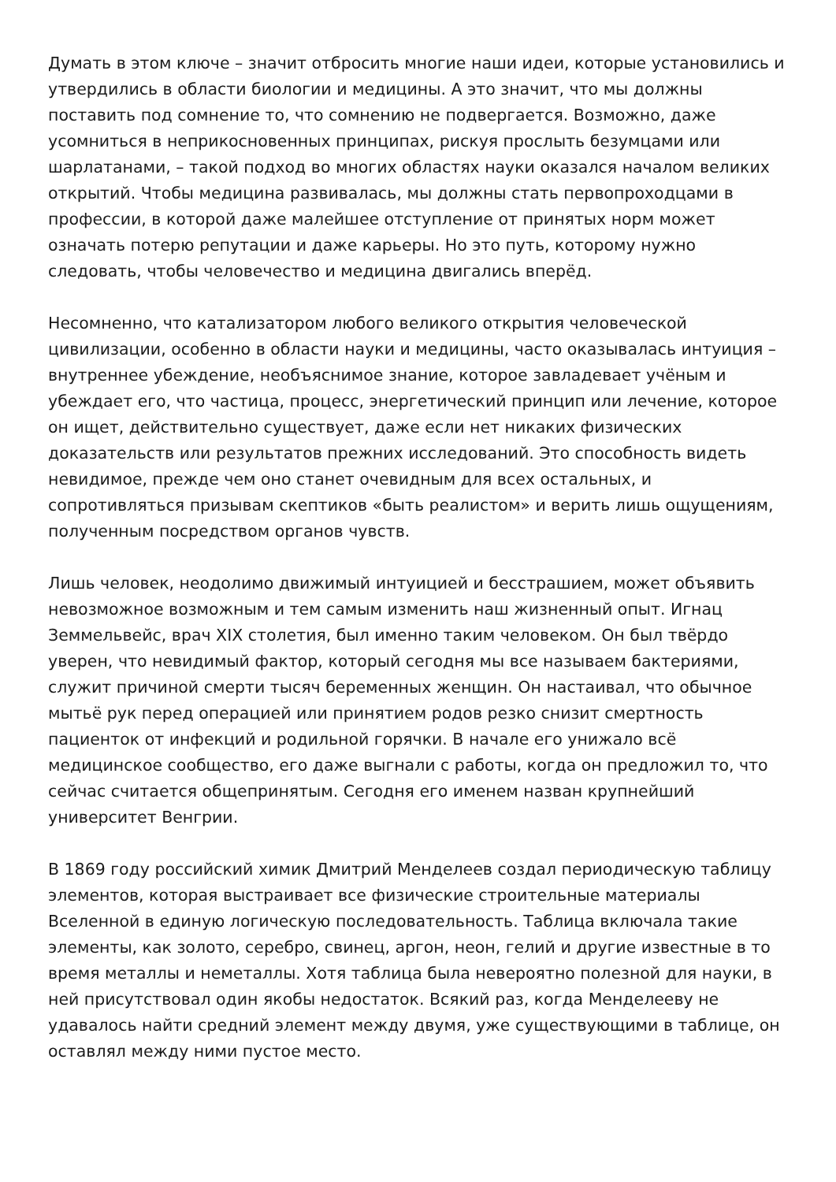Думать в этом ключе – значит отбросить многие наши идеи, которые установились и утвердились в области биологии и медицины. А это значит, что мы должны поставить под сомнение то, что сомнению не подвергается. Возможно, даже усомниться в неприкосновенных принципах, рискуя прослыть безумцами или шарлатанами, – такой подход во многих областях науки оказался началом великих открытий. Чтобы медицина развивалась, мы должны стать первопроходцами в профессии, в которой даже малейшее отступление от принятых норм может означать потерю репутации и даже карьеры. Но это путь, которому нужно следовать, чтобы человечество и медицина двигались вперёд.
Несомненно, что катализатором любого великого открытия человеческой цивилизации, особенно в области науки и медицины, часто оказывалась интуиция – внутреннее убеждение, необъяснимое знание, которое завладевает учёным и убеждает его, что частица, процесс, энергетический принцип или лечение, которое он ищет, действительно существует, даже если нет никаких физических доказательств или результатов прежних исследований. Это способность видеть невидимое, прежде чем оно станет очевидным для всех остальных, и сопротивляться призывам скептиков «быть реалистом» и верить лишь ощущениям, полученным посредством органов чувств.
Лишь человек, неодолимо движимый интуицией и бесстрашием, может объявить невозможное возможным и тем самым изменить наш жизненный опыт. Игнац Земмельвейс, врач XIX столетия, был именно таким человеком. Он был твёрдо уверен, что невидимый фактор, который сегодня мы все называем бактериями, служит причиной смерти тысяч беременных женщин. Он настаивал, что обычное мытьё рук перед операцией или принятием родов резко снизит смертность пациенток от инфекций и родильной горячки. В начале его унижало всё медицинское сообщество, его даже выгнали с работы, когда он предложил то, что сейчас считается общепринятым. Сегодня его именем назван крупнейший университет Венгрии.
В 1869 году российский химик Дмитрий Менделеев создал периодическую таблицу элементов, которая выстраивает все физические строительные материалы Вселенной в единую логическую последовательность. Таблица включала такие элементы, как золото, серебро, свинец, аргон, неон, гелий и другие известные в то время металлы и неметаллы. Хотя таблица была невероятно полезной для науки, в ней присутствовал один якобы недостаток. Всякий раз, когда Менделееву не удавалось найти средний элемент между двумя, уже существующими в таблице, он оставлял между ними пустое место.